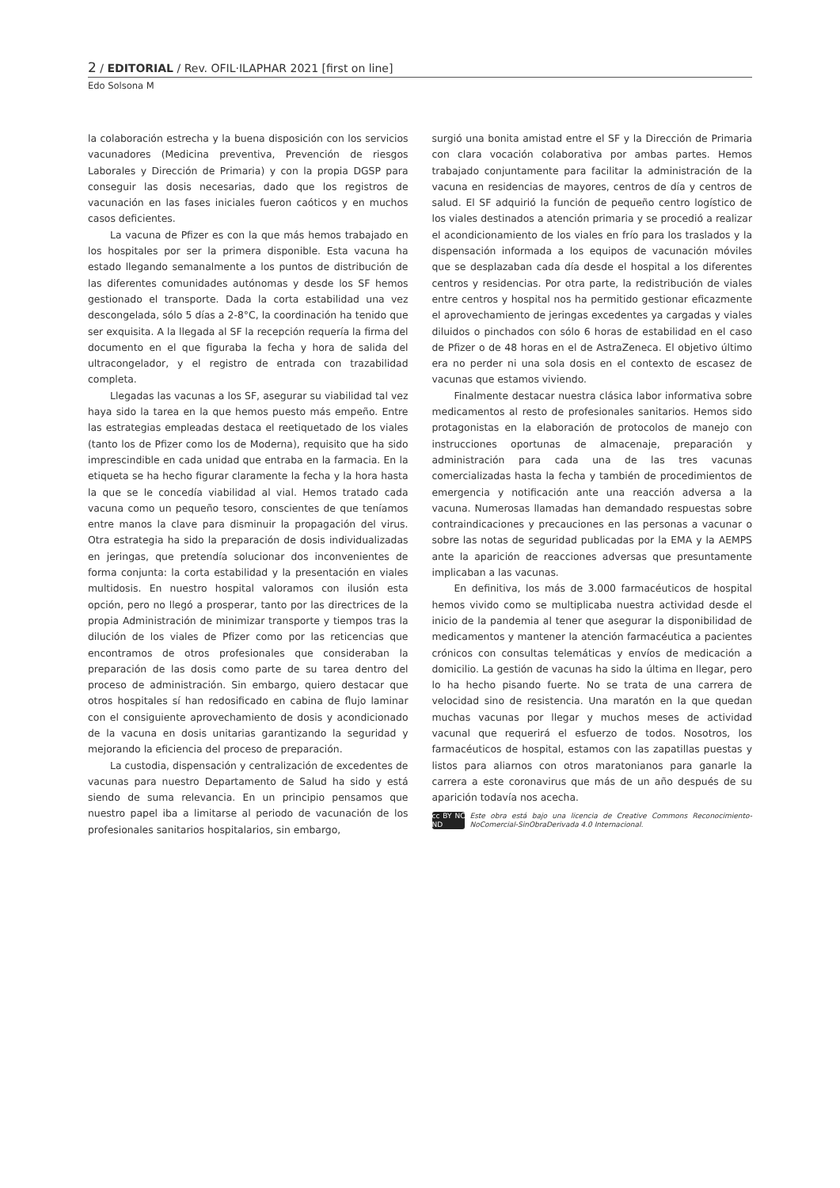2 / EDITORIAL / Rev. OFIL·ILAPHAR 2021 [first on line]
Edo Solsona M
la colaboración estrecha y la buena disposición con los servicios vacunadores (Medicina preventiva, Prevención de riesgos Laborales y Dirección de Primaria) y con la propia DGSP para conseguir las dosis necesarias, dado que los registros de vacunación en las fases iniciales fueron caóticos y en muchos casos deficientes.
La vacuna de Pfizer es con la que más hemos trabajado en los hospitales por ser la primera disponible. Esta vacuna ha estado llegando semanalmente a los puntos de distribución de las diferentes comunidades autónomas y desde los SF hemos gestionado el transporte. Dada la corta estabilidad una vez descongelada, sólo 5 días a 2-8°C, la coordinación ha tenido que ser exquisita. A la llegada al SF la recepción requería la firma del documento en el que figuraba la fecha y hora de salida del ultracongelador, y el registro de entrada con trazabilidad completa.
Llegadas las vacunas a los SF, asegurar su viabilidad tal vez haya sido la tarea en la que hemos puesto más empeño. Entre las estrategias empleadas destaca el reetiquetado de los viales (tanto los de Pfizer como los de Moderna), requisito que ha sido imprescindible en cada unidad que entraba en la farmacia. En la etiqueta se ha hecho figurar claramente la fecha y la hora hasta la que se le concedía viabilidad al vial. Hemos tratado cada vacuna como un pequeño tesoro, conscientes de que teníamos entre manos la clave para disminuir la propagación del virus. Otra estrategia ha sido la preparación de dosis individualizadas en jeringas, que pretendía solucionar dos inconvenientes de forma conjunta: la corta estabilidad y la presentación en viales multidosis. En nuestro hospital valoramos con ilusión esta opción, pero no llegó a prosperar, tanto por las directrices de la propia Administración de minimizar transporte y tiempos tras la dilución de los viales de Pfizer como por las reticencias que encontramos de otros profesionales que consideraban la preparación de las dosis como parte de su tarea dentro del proceso de administración. Sin embargo, quiero destacar que otros hospitales sí han redosificado en cabina de flujo laminar con el consiguiente aprovechamiento de dosis y acondicionado de la vacuna en dosis unitarias garantizando la seguridad y mejorando la eficiencia del proceso de preparación.
La custodia, dispensación y centralización de excedentes de vacunas para nuestro Departamento de Salud ha sido y está siendo de suma relevancia. En un principio pensamos que nuestro papel iba a limitarse al periodo de vacunación de los profesionales sanitarios hospitalarios, sin embargo,
surgió una bonita amistad entre el SF y la Dirección de Primaria con clara vocación colaborativa por ambas partes. Hemos trabajado conjuntamente para facilitar la administración de la vacuna en residencias de mayores, centros de día y centros de salud. El SF adquirió la función de pequeño centro logístico de los viales destinados a atención primaria y se procedió a realizar el acondicionamiento de los viales en frío para los traslados y la dispensación informada a los equipos de vacunación móviles que se desplazaban cada día desde el hospital a los diferentes centros y residencias. Por otra parte, la redistribución de viales entre centros y hospital nos ha permitido gestionar eficazmente el aprovechamiento de jeringas excedentes ya cargadas y viales diluidos o pinchados con sólo 6 horas de estabilidad en el caso de Pfizer o de 48 horas en el de AstraZeneca. El objetivo último era no perder ni una sola dosis en el contexto de escasez de vacunas que estamos viviendo.
Finalmente destacar nuestra clásica labor informativa sobre medicamentos al resto de profesionales sanitarios. Hemos sido protagonistas en la elaboración de protocolos de manejo con instrucciones oportunas de almacenaje, preparación y administración para cada una de las tres vacunas comercializadas hasta la fecha y también de procedimientos de emergencia y notificación ante una reacción adversa a la vacuna. Numerosas llamadas han demandado respuestas sobre contraindicaciones y precauciones en las personas a vacunar o sobre las notas de seguridad publicadas por la EMA y la AEMPS ante la aparición de reacciones adversas que presuntamente implicaban a las vacunas.
En definitiva, los más de 3.000 farmacéuticos de hospital hemos vivido como se multiplicaba nuestra actividad desde el inicio de la pandemia al tener que asegurar la disponibilidad de medicamentos y mantener la atención farmacéutica a pacientes crónicos con consultas telemáticas y envíos de medicación a domicilio. La gestión de vacunas ha sido la última en llegar, pero lo ha hecho pisando fuerte. No se trata de una carrera de velocidad sino de resistencia. Una maratón en la que quedan muchas vacunas por llegar y muchos meses de actividad vacunal que requerirá el esfuerzo de todos. Nosotros, los farmacéuticos de hospital, estamos con las zapatillas puestas y listos para aliarnos con otros maratonianos para ganarle la carrera a este coronavirus que más de un año después de su aparición todavía nos acecha.
cc BY NC ND
Este obra está bajo una licencia de Creative Commons Reconocimiento-NoComercial-SinObraDerivada 4.0 Internacional.